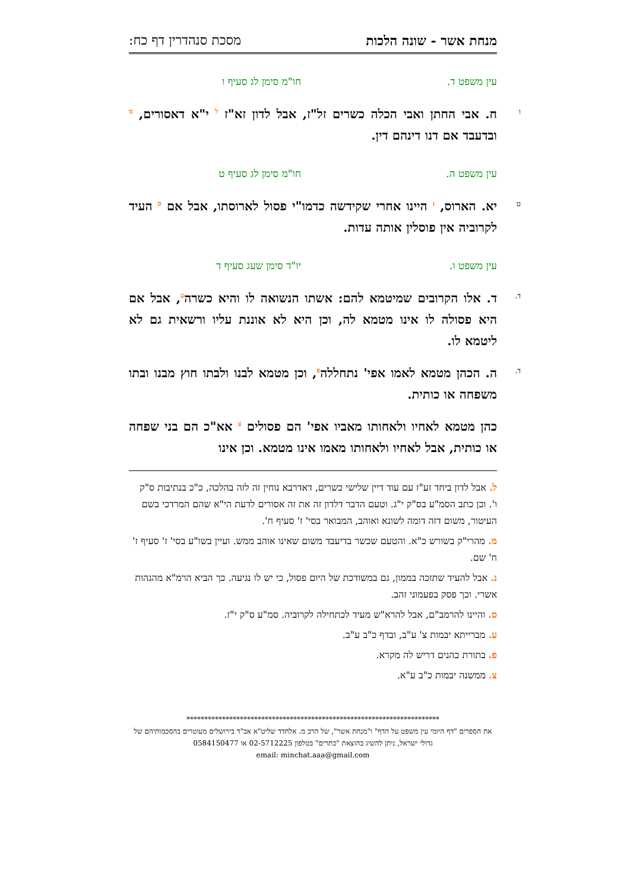מנחת אשר - שונה הלכות מסכת סנהדרין דף כח:
עין משפט ד. חו"מ סימן לג סעיף ו
ו ח. אבי החתן ואבי הכלה כשרים זל"ז, אבל לדון זא"ז <sup>ל</sup> י"א דאסורים, <sup>מ</sup> ובדעבד אם דנו דינהם דין.
עין משפט ה. חו"מ סימן לג סעיף ט
ט יא. הארוס, <sup>נ</sup> היינו אחרי שקידשה כדמו"י פסול לארוסתו, אבל אם <sup>ס</sup> העיד לקרוביה אין פוסלין אותה עדות.
עין משפט ו. יו"ד סימן שעג סעיף ד
ד. ד. אלו הקרובים שמיטמא להם: אשתו הנשואה לו והיא כשרה<sup>ע</sup>, אבל אם היא פסולה לו אינו מטמא לה, וכן היא לא אוננת עליו ורשאית גם לא ליטמא לו.
ד. ה. הכהן מטמא לאמו אפי' נתחללה<sup>פ</sup>, וכן מטמא לבנו ולבתו חוץ מבנו ובתו משפחה או כותית.
כהן מטמא לאחיו ולאחותו מאביו אפי' הם פסולים <sup>צ</sup> אא"כ הם בני שפחה או כותית, אבל לאחיו ולאחותו מאמו אינו מטמא. וכן אינו
ל. אבל לדון ביחד זע"ז עם עוד דיין שלישי כשרים, דאדרבא נוחין זה לזה בהלכה, כ"כ בנתיבות ס"ק ו'. וכן כתב הסמ"ע בס"ק י"ג. וטעם הדבר דלדון זה את זה אסורים לדעת הי"א שהם המרדכי בשם העיטור, משום דזה דומה לשונא ואוהב, המבואר בסי' ז' סעיף ח'.
מ. מהרי"ק בשורש כ"א. והטעם שכשר בדיעבד משום שאינו אוהב ממש. ועיין בשו"ע בסי' ז' סעיף ז' ח' שם.
נ. אבל להעיד שתזכה בממון, גם במשודכת של היום פסול, כי יש לו נגיעה. כך הביא הרמ"א מהגהות אשרי. וכך פסק בפעמוני זהב.
ס. והיינו להרמב"ם, אבל להרא"ש מעיד לכתחילה לקרוביה. סמ"ע ס"ק י"ז.
ע. מברייתא יבמות צ' ע"ב, ובדף כ"ב ע"ב.
פ. בתורת כהנים דריש לה מקרא.
צ. ממשנה יבמות כ"ב ע"א.
***********************************************************************
את הספרים "דף היומי עין משפט על הדף" ו"מנחת אשר", של הרב מ. אלחדד שליט"א אב"ד בירושלים מעוטרים בהסכמותיהם של גדולי ישראל, ניתן להשיג בהוצאת "כתרים" בטלפון 02-5712225 או 0584150477
email: minchat.aaa@gmail.com